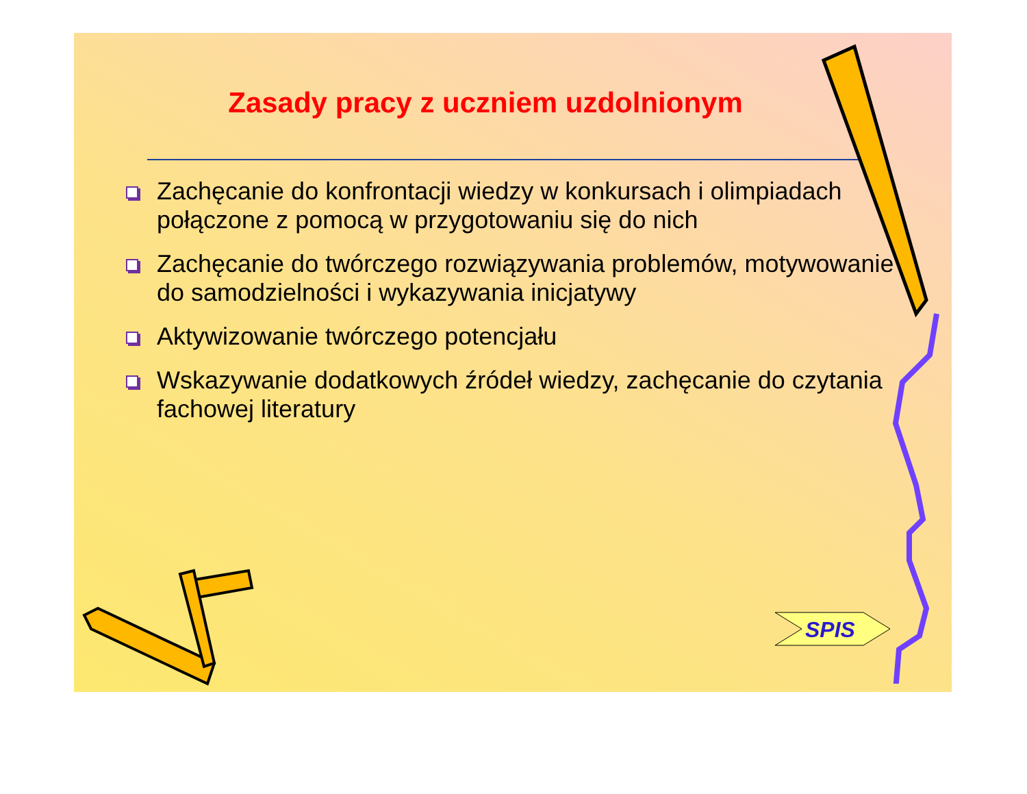Zasady pracy z uczniem uzdolnionym
Zachęcanie do konfrontacji wiedzy w konkursach i olimpiadach połączone z pomocą w przygotowaniu się do nich
Zachęcanie do twórczego rozwiązywania problemów, motywowanie do samodzielności i wykazywania inicjatywy
Aktywizowanie twórczego potencjału
Wskazywanie dodatkowych źródeł wiedzy, zachęcanie do czytania fachowej literatury
SPIS